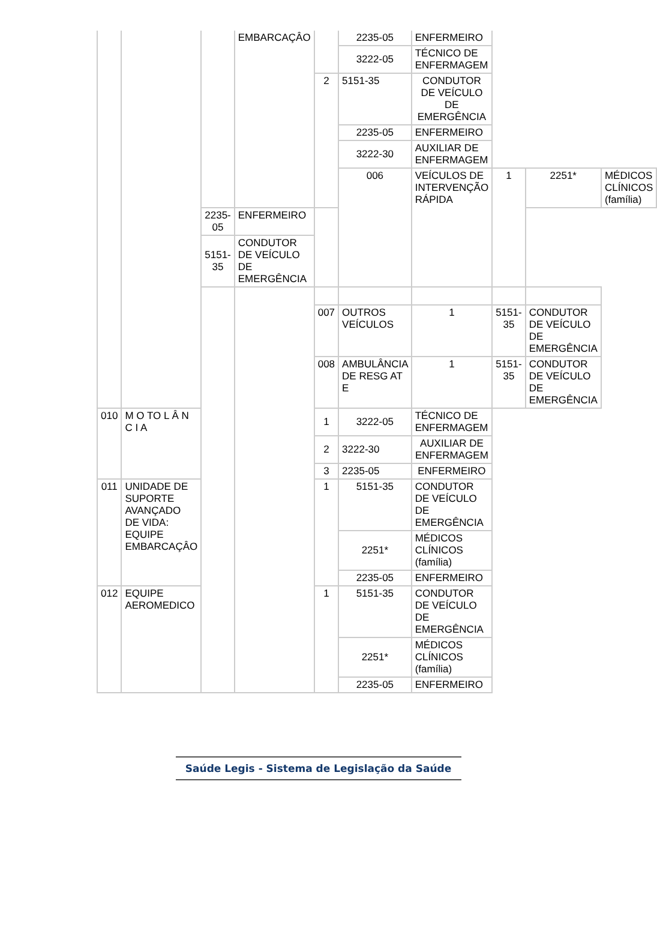| | | | EMBARCAÇÂO | | 2235-05 | ENFERMEIRO | | | |
| | | | | | 3222-05 | TÉCNICO DE ENFERMAGEM | | | |
| | | | | 2 | 5151-35 | CONDUTOR DE VEÍCULO DE EMERGÊNCIA | | | |
| | | | | | 2235-05 | ENFERMEIRO | | | |
| | | | | | 3222-30 | AUXILIAR DE ENFERMAGEM | | | |
| | | | | | 006 | VEÍCULOS DE INTERVENÇÃO RÁPIDA | 1 | 2251* | MÉDICOS CLÍNICOS (família) |
| | | 2235-05 | ENFERMEIRO | | | | | | |
| | | 5151-35 | CONDUTOR DE VEÍCULO DE EMERGÊNCIA | | | | | | |
| | | | | 007 | OUTROS VEÍCULOS | 1 | 5151-35 | CONDUTOR DE VEÍCULO DE EMERGÊNCIA | |
| | | | | 008 | AMBULÂNCIA DE RESG AT E | 1 | 5151-35 | CONDUTOR DE VEÍCULO DE EMERGÊNCIA | |
| 010 | M O TO L Â N C I A | | | 1 | 3222-05 | TÉCNICO DE ENFERMAGEM | | | |
| | | | | 2 | 3222-30 | AUXILIAR DE ENFERMAGEM | | | |
| | | | | 3 | 2235-05 | ENFERMEIRO | | | |
| 011 | UNIDADE DE SUPORTE AVANÇADO DE VIDA: EQUIPE EMBARCAÇÂO | | | 1 | 5151-35 | CONDUTOR DE VEÍCULO DE EMERGÊNCIA | | | |
| | | | | | 2251* | MÉDICOS CLÍNICOS (família) | | | |
| | | | | | 2235-05 | ENFERMEIRO | | | |
| 012 | EQUIPE AEROMEDICO | | | 1 | 5151-35 | CONDUTOR DE VEÍCULO DE EMERGÊNCIA | | | |
| | | | | | 2251* | MÉDICOS CLÍNICOS (família) | | | |
| | | | | | 2235-05 | ENFERMEIRO | | | |
Saúde Legis - Sistema de Legislação da Saúde